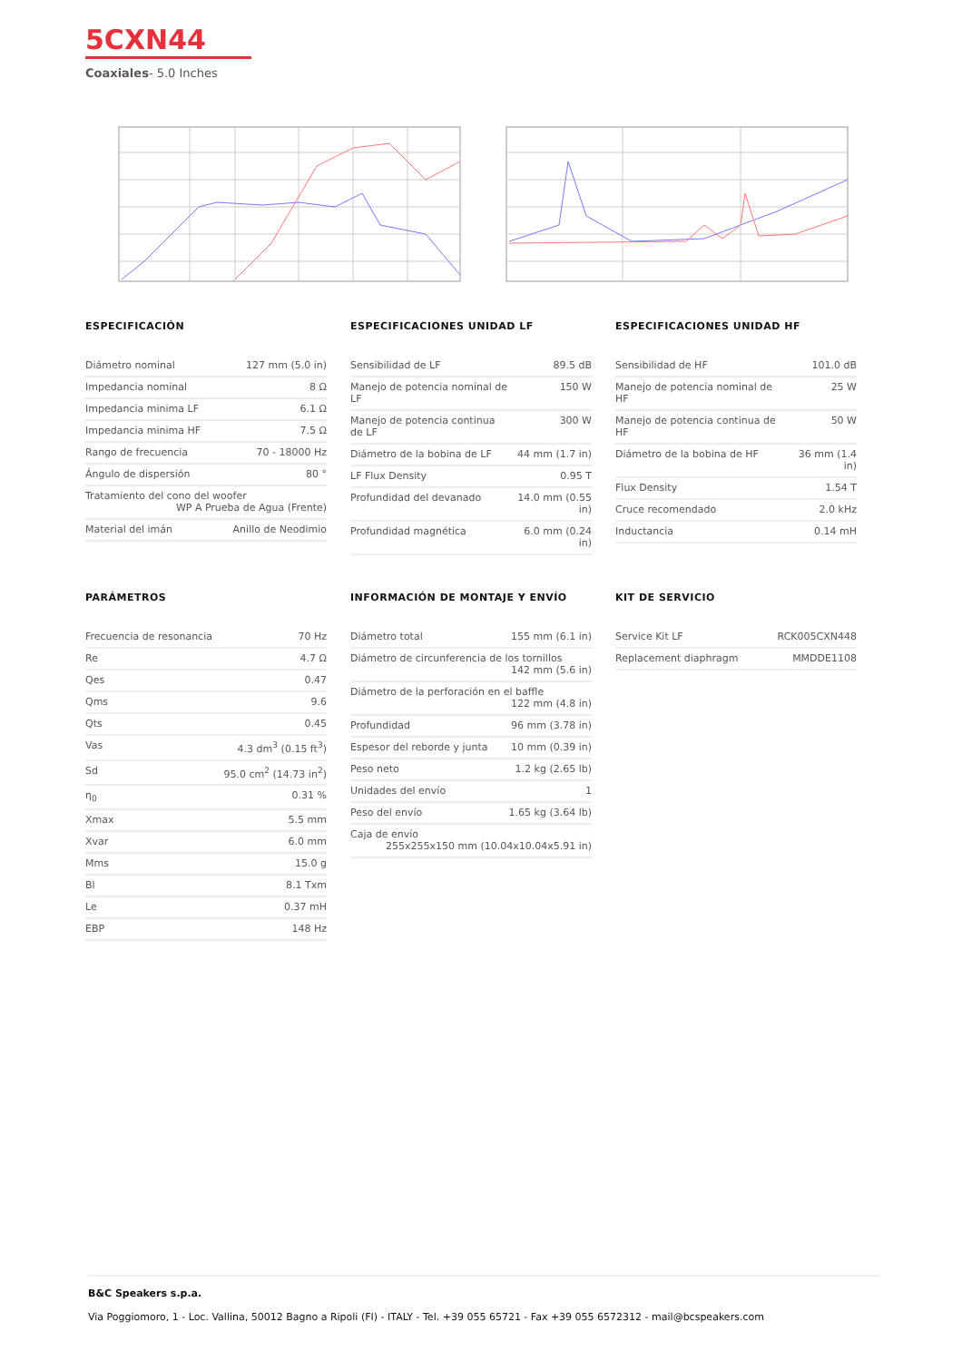5CXN44
Coaxiales- 5.0 Inches
ESPECIFICACIÓN
| Diámetro nominal | 127 mm (5.0 in) |
| Impedancia nominal | 8 Ω |
| Impedancia minima LF | 6.1 Ω |
| Impedancia minima HF | 7.5 Ω |
| Rango de frecuencia | 70 - 18000 Hz |
| Ángulo de dispersión | 80 ° |
| Tratamiento del cono del woofer WP A Prueba de Agua (Frente) | |
| Material del imán | Anillo de Neodimio |
ESPECIFICACIONES UNIDAD LF
| Sensibilidad de LF | 89.5 dB |
| Manejo de potencia nominal de LF | 150 W |
| Manejo de potencia continua de LF | 300 W |
| Diámetro de la bobina de LF | 44 mm (1.7 in) |
| LF Flux Density | 0.95 T |
| Profundidad del devanado | 14.0 mm (0.55 in) |
| Profundidad magnética | 6.0 mm (0.24 in) |
ESPECIFICACIONES UNIDAD HF
| Sensibilidad de HF | 101.0 dB |
| Manejo de potencia nominal de HF | 25 W |
| Manejo de potencia continua de HF | 50 W |
| Diámetro de la bobina de HF | 36 mm (1.4 in) |
| Flux Density | 1.54 T |
| Cruce recomendado | 2.0 kHz |
| Inductancia | 0.14 mH |
PARÁMETROS
| Frecuencia de resonancia | 70 Hz |
| Re | 4.7 Ω |
| Qes | 0.47 |
| Qms | 9.6 |
| Qts | 0.45 |
| Vas | 4.3 dm<sup>3</sup> (0.15 ft<sup>3</sup>) |
| Sd | 95.0 cm<sup>2</sup> (14.73 in<sup>2</sup>) |
| η<sub>0</sub> | 0.31 % |
| Xmax | 5.5 mm |
| Xvar | 6.0 mm |
| Mms | 15.0 g |
| Bl | 8.1 Txm |
| Le | 0.37 mH |
| EBP | 148 Hz |
INFORMACIÓN DE MONTAJE Y ENVÍO
| Diámetro total | 155 mm (6.1 in) |
| Diámetro de circunferencia de los tornillos 142 mm (5.6 in) | |
| Diámetro de la perforación en el baffle 122 mm (4.8 in) | |
| Profundidad | 96 mm (3.78 in) |
| Espesor del reborde y junta | 10 mm (0.39 in) |
| Peso neto | 1.2 kg (2.65 lb) |
| Unidades del envío | 1 |
| Peso del envío | 1.65 kg (3.64 lb) |
| Caja de envío 255x255x150 mm (10.04x10.04x5.91 in) | |
KIT DE SERVICIO
| Service Kit LF | RCK005CXN448 |
| Replacement diaphragm | MMDDE1108 |
B&C Speakers s.p.a.
Via Poggiomoro, 1 - Loc. Vallina, 50012 Bagno a Ripoli (FI) - ITALY - Tel. +39 055 65721 - Fax +39 055 6572312 - mail@bcspeakers.com